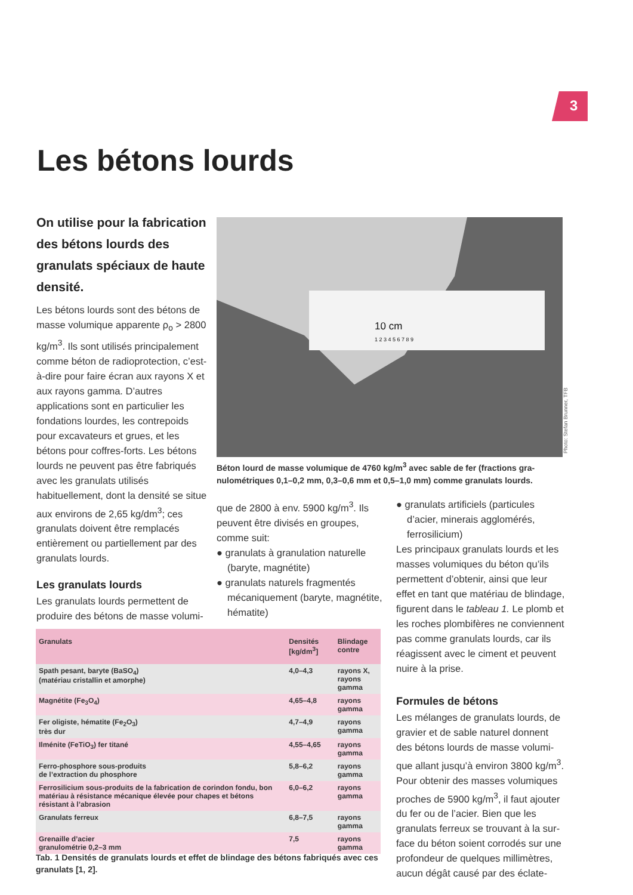3
Les bétons lourds
On utilise pour la fabri­cation des bétons lourds des granulats spéciaux de haute densité.
Les bétons lourds sont des bétons de masse volumique apparente ρ<sub>o</sub> > 2800 kg/m<sup>3</sup>. Ils sont utilisés princi­palement comme béton de radiopro­tection, c’est-à-dire pour faire écran aux rayons X et aux rayons gamma. D’autres applications sont en parti­culier les fondations lourdes, les con­trepoids pour excavateurs et grues, et les bétons pour coffres-forts. Les bétons lourds ne peuvent pas être fabriqués avec les granulats utilisés habituellement, dont la densité se situe aux environs de 2,65 kg/dm<sup>3</sup>; ces granulats doivent être remplacés entièrement ou partiellement par des granulats lourds.
Les granulats lourds
Les granulats lourds permettent de produire des bétons de masse volumi-
10 cm
1 2 3 4 5 6 7 8 9
Photo: Stefan Brunner, TFB
Béton lourd de masse volumique de 4760 kg/m<sup>3</sup> avec sable de fer (fractions gra­nulométriques 0,1–0,2 mm, 0,3–0,6 mm et 0,5–1,0 mm) comme granulats lourds.
que de 2800 à env. 5900 kg/m<sup>3</sup>. Ils peuvent être divisés en groupes, comme suit:
● granulats à granulation naturelle
(baryte, magnétite)
● granulats naturels fragmentés
mécaniquement (baryte, magnétite, hématite)
● granulats artificiels (particules
d’acier, minerais agglomérés, ferrosilicium)
Les principaux granulats lourds et les masses volumiques du béton qu’ils permettent d’obtenir, ainsi que leur effet en tant que matériau de blin­dage, figurent dans le tableau 1. Le plomb et les roches plombifères ne conviennent pas comme granulats lourds, car ils réagissent avec le ciment et peuvent nuire à la prise.
Formules de bétons
Les mélanges de granulats lourds, de gravier et de sable naturel donnent des bétons lourds de masse volumi­que allant jusqu’à environ 3800 kg/m<sup>3</sup>. Pour obtenir des masses volumiques proches de 5900 kg/m<sup>3</sup>, il faut ajouter du fer ou de l’acier. Bien que les granulats ferreux se trouvant à la sur­face du béton soient corrodés sur une profondeur de quelques millimètres, aucun dégât causé par des éclate-
| Granulats | Densités [kg/dm<sup>3</sup>] | Blindage contre |
| --- | --- | --- |
| Spath pesant, baryte (BaSO<sub>4</sub>) (matériau cristallin et amorphe) | 4,0–4,3 | rayons X, rayons gamma |
| Magnétite (Fe<sub>3</sub>O<sub>4</sub>) | 4,65–4,8 | rayons gamma |
| Fer oligiste, hématite (Fe<sub>2</sub>O<sub>3</sub>) très dur | 4,7–4,9 | rayons gamma |
| Ilménite (FeTiO<sub>3</sub>) fer titané | 4,55–4,65 | rayons gamma |
| Ferro-phosphore sous-produits de l’extraction du phosphore | 5,8–6,2 | rayons gamma |
| Ferrosilicium sous-produits de la fabri­cation de corindon fondu, bon matériau à résistance mécanique élevée pour chapes et bétons résistant à l’abrasion | 6,0–6,2 | rayons gamma |
| Granulats ferreux | 6,8–7,5 | rayons gamma |
| Grenaille d’acier granulométrie 0,2–3 mm | 7,5 | rayons gamma |
Tab. 1 Densités de granulats lourds et effet de blindage des bétons fabri­qués avec ces granulats [1, 2].